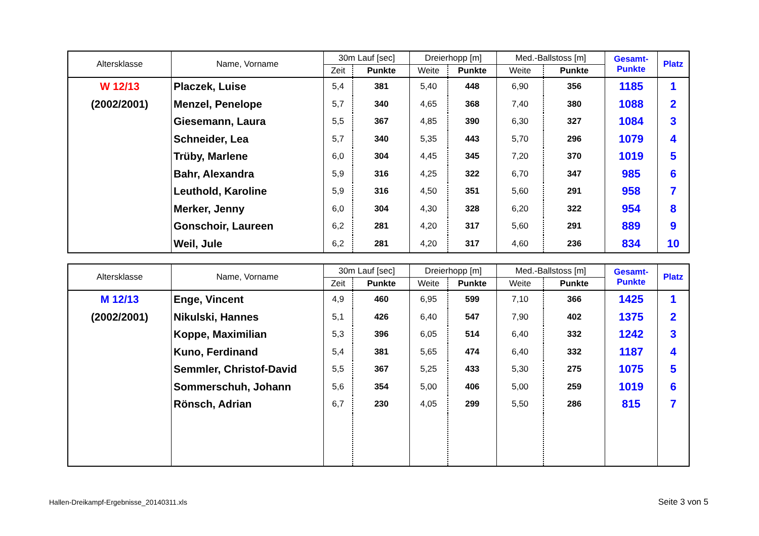| Altersklasse | Name, Vorname | 30m Lauf [sec] | | Dreierhopp [m] | | Med.-Ballstoss [m] | | Gesamt- Punkte | Platz |
| --- | --- | --- | --- | --- | --- | --- | --- | --- | --- |
| | | Zeit | Punkte | Weite | Punkte | Weite | Punkte | | |
| W 12/13 | Placzek, Luise | 5,4 | 381 | 5,40 | 448 | 6,90 | 356 | 1185 | 1 |
| (2002/2001) | Menzel, Penelope | 5,7 | 340 | 4,65 | 368 | 7,40 | 380 | 1088 | 2 |
| | Giesemann, Laura | 5,5 | 367 | 4,85 | 390 | 6,30 | 327 | 1084 | 3 |
| | Schneider, Lea | 5,7 | 340 | 5,35 | 443 | 5,70 | 296 | 1079 | 4 |
| | Trüby, Marlene | 6,0 | 304 | 4,45 | 345 | 7,20 | 370 | 1019 | 5 |
| | Bahr, Alexandra | 5,9 | 316 | 4,25 | 322 | 6,70 | 347 | 985 | 6 |
| | Leuthold, Karoline | 5,9 | 316 | 4,50 | 351 | 5,60 | 291 | 958 | 7 |
| | Merker, Jenny | 6,0 | 304 | 4,30 | 328 | 6,20 | 322 | 954 | 8 |
| | Gonschoir, Laureen | 6,2 | 281 | 4,20 | 317 | 5,60 | 291 | 889 | 9 |
| | Weil, Jule | 6,2 | 281 | 4,20 | 317 | 4,60 | 236 | 834 | 10 |
| Altersklasse | Name, Vorname | 30m Lauf [sec] | | Dreierhopp [m] | | Med.-Ballstoss [m] | | Gesamt- Punkte | Platz |
| --- | --- | --- | --- | --- | --- | --- | --- | --- | --- |
| | | Zeit | Punkte | Weite | Punkte | Weite | Punkte | | |
| M 12/13 | Enge, Vincent | 4,9 | 460 | 6,95 | 599 | 7,10 | 366 | 1425 | 1 |
| (2002/2001) | Nikulski, Hannes | 5,1 | 426 | 6,40 | 547 | 7,90 | 402 | 1375 | 2 |
| | Koppe, Maximilian | 5,3 | 396 | 6,05 | 514 | 6,40 | 332 | 1242 | 3 |
| | Kuno, Ferdinand | 5,4 | 381 | 5,65 | 474 | 6,40 | 332 | 1187 | 4 |
| | Semmler, Christof-David | 5,5 | 367 | 5,25 | 433 | 5,30 | 275 | 1075 | 5 |
| | Sommerschuh, Johann | 5,6 | 354 | 5,00 | 406 | 5,00 | 259 | 1019 | 6 |
| | Rönsch, Adrian | 6,7 | 230 | 4,05 | 299 | 5,50 | 286 | 815 | 7 |
Hallen-Dreikampf-Ergebnisse_20140311.xls
Seite 3 von 5